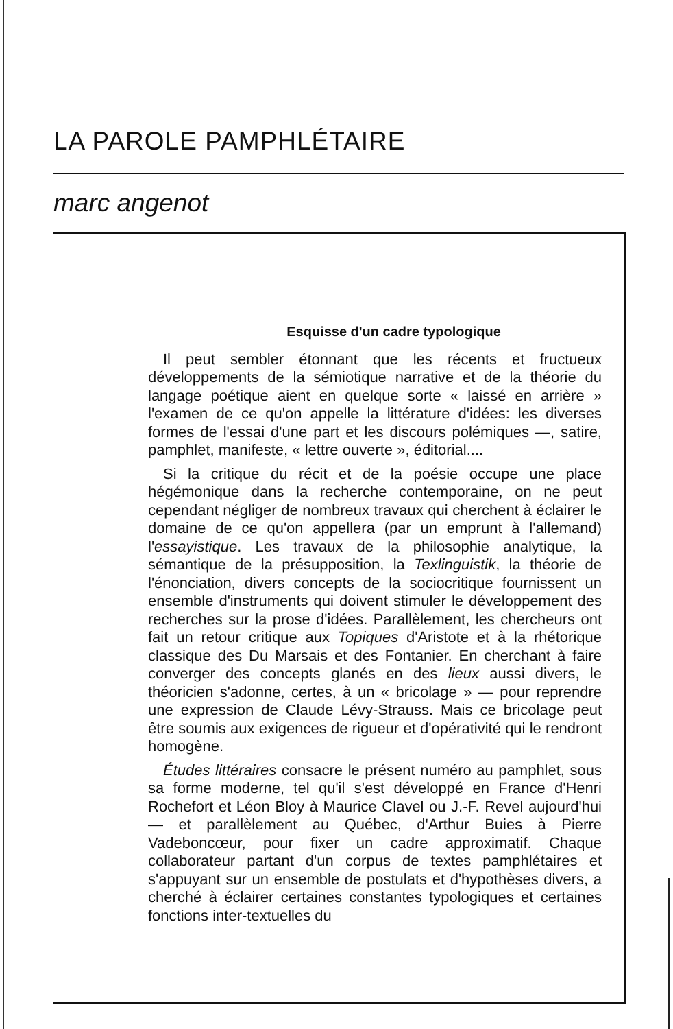LA PAROLE PAMPHLÉTAIRE
marc angenot
Esquisse d'un cadre typologique
Il peut sembler étonnant que les récents et fructueux développements de la sémiotique narrative et de la théorie du langage poétique aient en quelque sorte « laissé en arrière » l'examen de ce qu'on appelle la littérature d'idées: les diverses formes de l'essai d'une part et les discours polémiques —, satire, pamphlet, manifeste, « lettre ouverte », éditorial....
Si la critique du récit et de la poésie occupe une place hégémonique dans la recherche contemporaine, on ne peut cependant négliger de nombreux travaux qui cherchent à éclairer le domaine de ce qu'on appellera (par un emprunt à l'allemand) l'essayistique. Les travaux de la philosophie analytique, la sémantique de la présupposition, la Texlinguistik, la théorie de l'énonciation, divers concepts de la sociocritique fournissent un ensemble d'instruments qui doivent stimuler le développement des recherches sur la prose d'idées. Parallèlement, les chercheurs ont fait un retour critique aux Topiques d'Aristote et à la rhétorique classique des Du Marsais et des Fontanier. En cherchant à faire converger des concepts glanés en des lieux aussi divers, le théoricien s'adonne, certes, à un « bricolage » — pour reprendre une expression de Claude Lévy-Strauss. Mais ce bricolage peut être soumis aux exigences de rigueur et d'opérativité qui le rendront homogène.
Études littéraires consacre le présent numéro au pamphlet, sous sa forme moderne, tel qu'il s'est développé en France d'Henri Rochefort et Léon Bloy à Maurice Clavel ou J.-F. Revel aujourd'hui — et parallèlement au Québec, d'Arthur Buies à Pierre Vadeboncœur, pour fixer un cadre approximatif. Chaque collaborateur partant d'un corpus de textes pamphlétaires et s'appuyant sur un ensemble de postulats et d'hypothèses divers, a cherché à éclairer certaines constantes typologiques et certaines fonctions inter-textuelles du